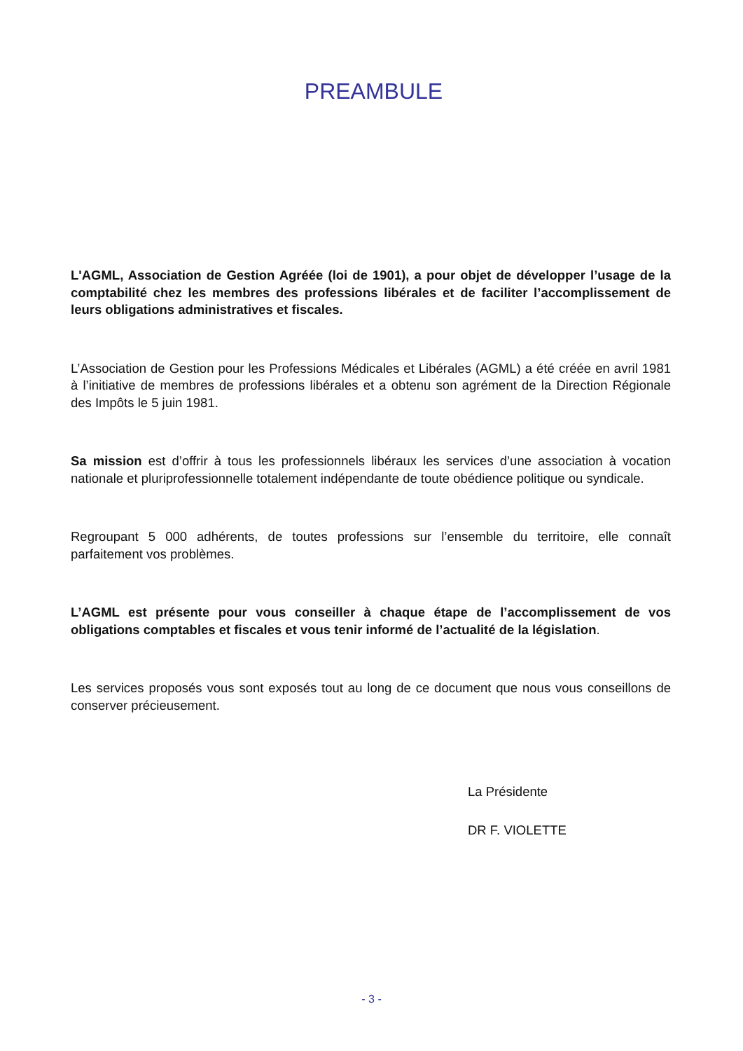PREAMBULE
L'AGML, Association de Gestion Agréée (loi de 1901), a pour objet de développer l’usage de la comptabilité chez les membres des professions libérales et de faciliter l’accomplissement de leurs obligations administratives et fiscales.
L’Association de Gestion pour les Professions Médicales et Libérales (AGML) a été créée en avril 1981 à l’initiative de membres de professions libérales et a obtenu son agrément de la Direction Régionale des Impôts le 5 juin 1981.
Sa mission est d’offrir à tous les professionnels libéraux les services d’une association à vocation nationale et pluriprofessionnelle totalement indépendante de toute obédience politique ou syndicale.
Regroupant 5 000 adhérents, de toutes professions sur l’ensemble du territoire, elle connaît parfaitement vos problèmes.
L’AGML est présente pour vous conseiller à chaque étape de l’accomplissement de vos obligations comptables et fiscales et vous tenir informé de l’actualité de la législation.
Les services proposés vous sont exposés tout au long de ce document que nous vous conseillons de conserver précieusement.
La Présidente
DR F. VIOLETTE
- 3 -